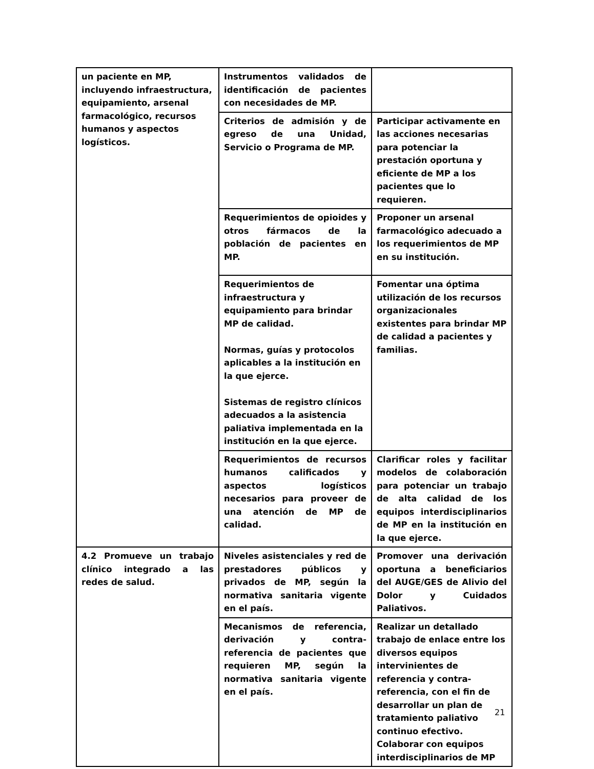| un paciente en MP, incluyendo infraestructura, equipamiento, arsenal farmacológico, recursos humanos y aspectos logísticos. | Instrumentos validados de identificación de pacientes con necesidades de MP. | |
| | Criterios de admisión y de egreso de una Unidad, Servicio o Programa de MP. | Participar activamente en las acciones necesarias para potenciar la prestación oportuna y eficiente de MP a los pacientes que lo requieren. |
| | Requerimientos de opioides y otros fármacos de la población de pacientes en MP. | Proponer un arsenal farmacológico adecuado a los requerimientos de MP en su institución. |
| | Requerimientos de infraestructura y equipamiento para brindar MP de calidad. Normas, guías y protocolos aplicables a la institución en la que ejerce. Sistemas de registro clínicos adecuados a la asistencia paliativa implementada en la institución en la que ejerce. | Fomentar una óptima utilización de los recursos organizacionales existentes para brindar MP de calidad a pacientes y familias. |
| | Requerimientos de recursos humanos calificados y aspectos logísticos necesarios para proveer de una atención de MP de calidad. | Clarificar roles y facilitar modelos de colaboración para potenciar un trabajo de alta calidad de los equipos interdisciplinarios de MP en la institución en la que ejerce. |
| 4.2 Promueve un trabajo clínico integrado a las redes de salud. | Niveles asistenciales y red de prestadores públicos y privados de MP, según la normativa sanitaria vigente en el país. | Promover una derivación oportuna a beneficiarios del AUGE/GES de Alivio del Dolor y Cuidados Paliativos. |
| | Mecanismos de referencia, derivación y contra-referencia de pacientes que requieren MP, según la normativa sanitaria vigente en el país. | Realizar un detallado trabajo de enlace entre los diversos equipos intervinientes de referencia y contra-referencia, con el fin de desarrollar un plan de tratamiento paliativo continuo efectivo. Colaborar con equipos interdisciplinarios de MP |
21